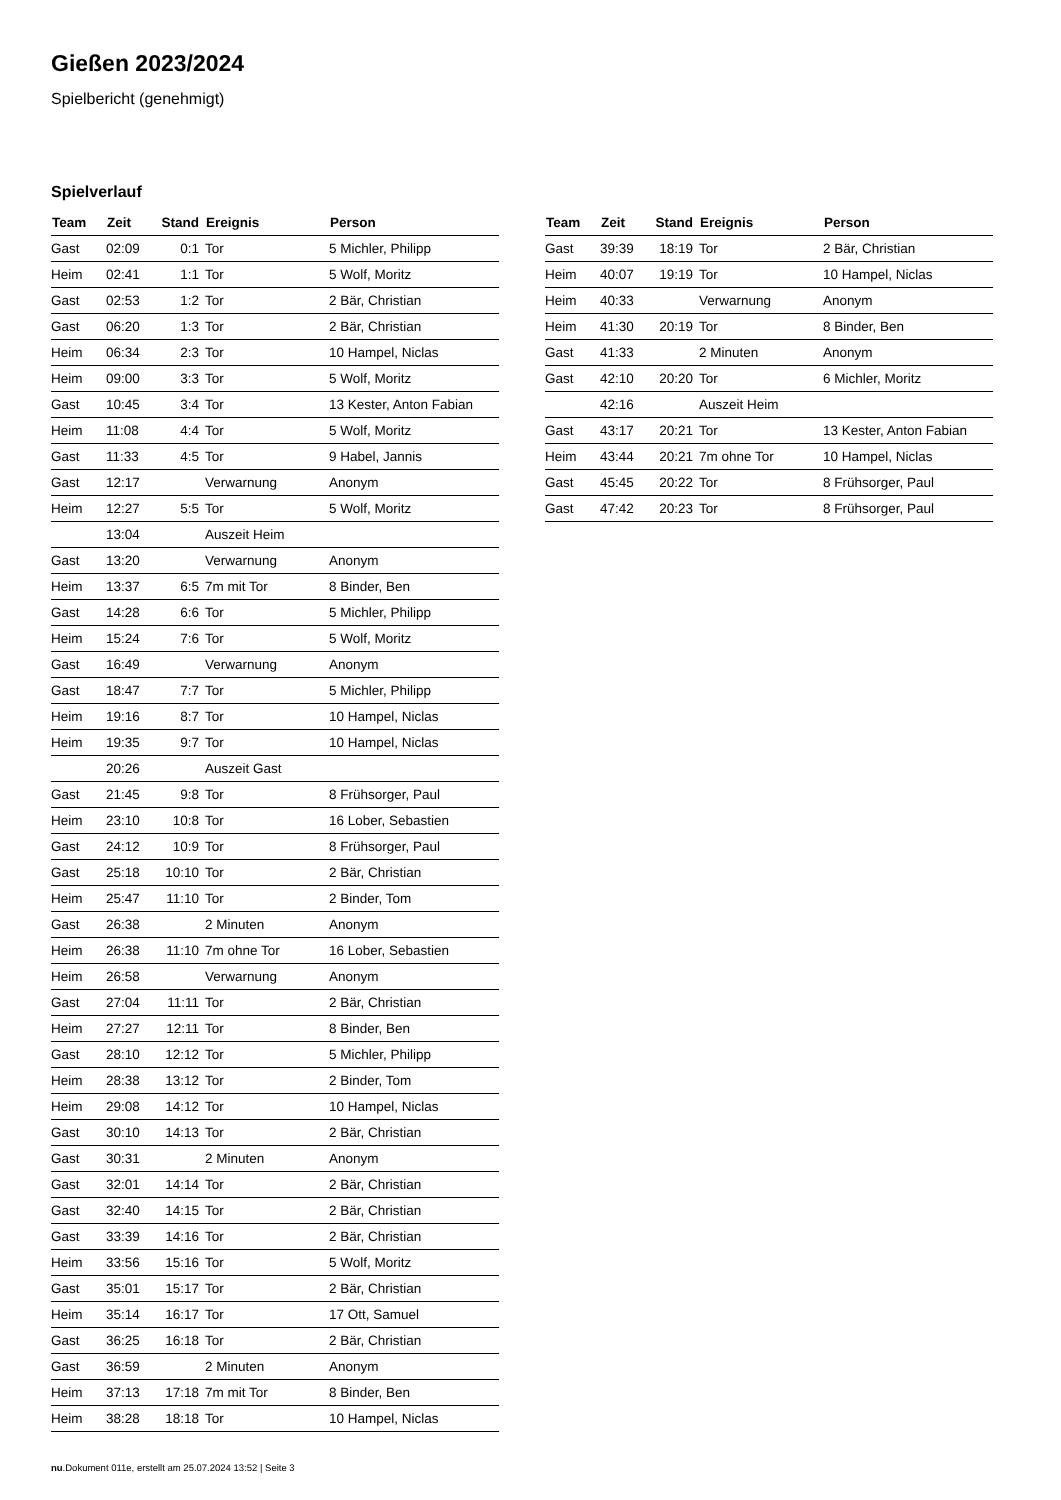Gießen 2023/2024
Spielbericht (genehmigt)
Spielverlauf
| Team | Zeit | Stand | Ereignis | Person |
| --- | --- | --- | --- | --- |
| Gast | 02:09 | 0:1 | Tor | 5 Michler, Philipp |
| Heim | 02:41 | 1:1 | Tor | 5 Wolf, Moritz |
| Gast | 02:53 | 1:2 | Tor | 2 Bär, Christian |
| Gast | 06:20 | 1:3 | Tor | 2 Bär, Christian |
| Heim | 06:34 | 2:3 | Tor | 10 Hampel, Niclas |
| Heim | 09:00 | 3:3 | Tor | 5 Wolf, Moritz |
| Gast | 10:45 | 3:4 | Tor | 13 Kester, Anton Fabian |
| Heim | 11:08 | 4:4 | Tor | 5 Wolf, Moritz |
| Gast | 11:33 | 4:5 | Tor | 9 Habel, Jannis |
| Gast | 12:17 | | Verwarnung | Anonym |
| Heim | 12:27 | 5:5 | Tor | 5 Wolf, Moritz |
| | 13:04 | | Auszeit Heim | |
| Gast | 13:20 | | Verwarnung | Anonym |
| Heim | 13:37 | 6:5 | 7m mit Tor | 8 Binder, Ben |
| Gast | 14:28 | 6:6 | Tor | 5 Michler, Philipp |
| Heim | 15:24 | 7:6 | Tor | 5 Wolf, Moritz |
| Gast | 16:49 | | Verwarnung | Anonym |
| Gast | 18:47 | 7:7 | Tor | 5 Michler, Philipp |
| Heim | 19:16 | 8:7 | Tor | 10 Hampel, Niclas |
| Heim | 19:35 | 9:7 | Tor | 10 Hampel, Niclas |
| | 20:26 | | Auszeit Gast | |
| Gast | 21:45 | 9:8 | Tor | 8 Frühsorger, Paul |
| Heim | 23:10 | 10:8 | Tor | 16 Lober, Sebastien |
| Gast | 24:12 | 10:9 | Tor | 8 Frühsorger, Paul |
| Gast | 25:18 | 10:10 | Tor | 2 Bär, Christian |
| Heim | 25:47 | 11:10 | Tor | 2 Binder, Tom |
| Gast | 26:38 | | 2 Minuten | Anonym |
| Heim | 26:38 | 11:10 | 7m ohne Tor | 16 Lober, Sebastien |
| Heim | 26:58 | | Verwarnung | Anonym |
| Gast | 27:04 | 11:11 | Tor | 2 Bär, Christian |
| Heim | 27:27 | 12:11 | Tor | 8 Binder, Ben |
| Gast | 28:10 | 12:12 | Tor | 5 Michler, Philipp |
| Heim | 28:38 | 13:12 | Tor | 2 Binder, Tom |
| Heim | 29:08 | 14:12 | Tor | 10 Hampel, Niclas |
| Gast | 30:10 | 14:13 | Tor | 2 Bär, Christian |
| Gast | 30:31 | | 2 Minuten | Anonym |
| Gast | 32:01 | 14:14 | Tor | 2 Bär, Christian |
| Gast | 32:40 | 14:15 | Tor | 2 Bär, Christian |
| Gast | 33:39 | 14:16 | Tor | 2 Bär, Christian |
| Heim | 33:56 | 15:16 | Tor | 5 Wolf, Moritz |
| Gast | 35:01 | 15:17 | Tor | 2 Bär, Christian |
| Heim | 35:14 | 16:17 | Tor | 17 Ott, Samuel |
| Gast | 36:25 | 16:18 | Tor | 2 Bär, Christian |
| Gast | 36:59 | | 2 Minuten | Anonym |
| Heim | 37:13 | 17:18 | 7m mit Tor | 8 Binder, Ben |
| Heim | 38:28 | 18:18 | Tor | 10 Hampel, Niclas |
| Team | Zeit | Stand | Ereignis | Person |
| --- | --- | --- | --- | --- |
| Gast | 39:39 | 18:19 | Tor | 2 Bär, Christian |
| Heim | 40:07 | 19:19 | Tor | 10 Hampel, Niclas |
| Heim | 40:33 | | Verwarnung | Anonym |
| Heim | 41:30 | 20:19 | Tor | 8 Binder, Ben |
| Gast | 41:33 | | 2 Minuten | Anonym |
| Gast | 42:10 | 20:20 | Tor | 6 Michler, Moritz |
| | 42:16 | | Auszeit Heim | |
| Gast | 43:17 | 20:21 | Tor | 13 Kester, Anton Fabian |
| Heim | 43:44 | 20:21 | 7m ohne Tor | 10 Hampel, Niclas |
| Gast | 45:45 | 20:22 | Tor | 8 Frühsorger, Paul |
| Gast | 47:42 | 20:23 | Tor | 8 Frühsorger, Paul |
nu.Dokument 011e, erstellt am 25.07.2024 13:52 | Seite 3